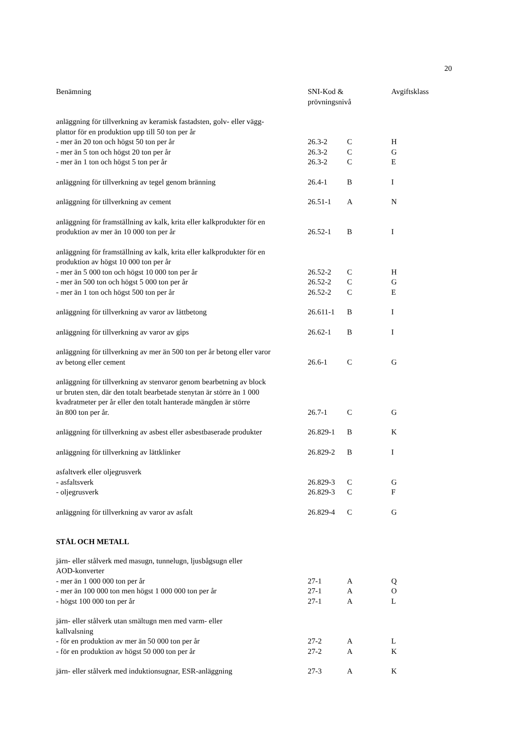20
| Benämning | SNI-Kod & prövningsnivå | | Avgiftsklass |
| --- | --- | --- | --- |
| anläggning för tillverkning av keramisk fastadsten, golv- eller vägg- plattor för en produktion upp till 50 ton per år | | | |
| - mer än 20 ton och högst 50 ton per år | 26.3-2 | C | H |
| - mer än 5 ton och högst 20 ton per år | 26.3-2 | C | G |
| - mer än 1 ton och högst 5 ton per år | 26.3-2 | C | E |
| anläggning för tillverkning av tegel genom bränning | 26.4-1 | B | I |
| anläggning för tillverkning av cement | 26.51-1 | A | N |
| anläggning för framställning av kalk, krita eller kalkprodukter för en produktion av mer än 10 000 ton per år | 26.52-1 | B | I |
| anläggning för framställning av kalk, krita eller kalkprodukter för en produktion av högst 10 000 ton per år | | | |
| - mer än 5 000 ton och högst 10 000 ton per år | 26.52-2 | C | H |
| - mer än 500 ton och högst 5 000 ton per år | 26.52-2 | C | G |
| - mer än 1 ton och högst 500 ton per år | 26.52-2 | C | E |
| anläggning för tillverkning av varor av lättbetong | 26.611-1 | B | I |
| anläggning för tillverkning av varor av gips | 26.62-1 | B | I |
| anläggning för tillverkning av mer än 500 ton per år betong eller varor av betong eller cement | 26.6-1 | C | G |
| anläggning för tillverkning av stenvaror genom bearbetning av block ur bruten sten, där den totalt bearbetade stenytan är större än 1 000 kvadratmeter per år eller den totalt hanterade mängden är större än 800 ton per år. | 26.7-1 | C | G |
| anläggning för tillverkning av asbest eller asbestbaserade produkter | 26.829-1 | B | K |
| anläggning för tillverkning av lättklinker | 26.829-2 | B | I |
| asfaltverk eller oljegrusverk | | | |
| - asfaltsverk | 26.829-3 | C | G |
| - oljegrusverk | 26.829-3 | C | F |
| anläggning för tillverkning av varor av asfalt | 26.829-4 | C | G |
| STÅL OCH METALL | | | |
| järn- eller stålverk med masugn, tunnelugn, ljusbågsugn eller AOD-konverter | | | |
| - mer än 1 000 000 ton per år | 27-1 | A | Q |
| - mer än 100 000 ton men högst 1 000 000 ton per år | 27-1 | A | O |
| - högst 100 000 ton per år | 27-1 | A | L |
| järn- eller stålverk utan smältugn men med varm- eller kallvalsning | | | |
| - för en produktion av mer än 50 000 ton per år | 27-2 | A | L |
| - för en produktion av högst 50 000 ton per år | 27-2 | A | K |
| järn- eller stålverk med induktionsugnar, ESR-anläggning | 27-3 | A | K |